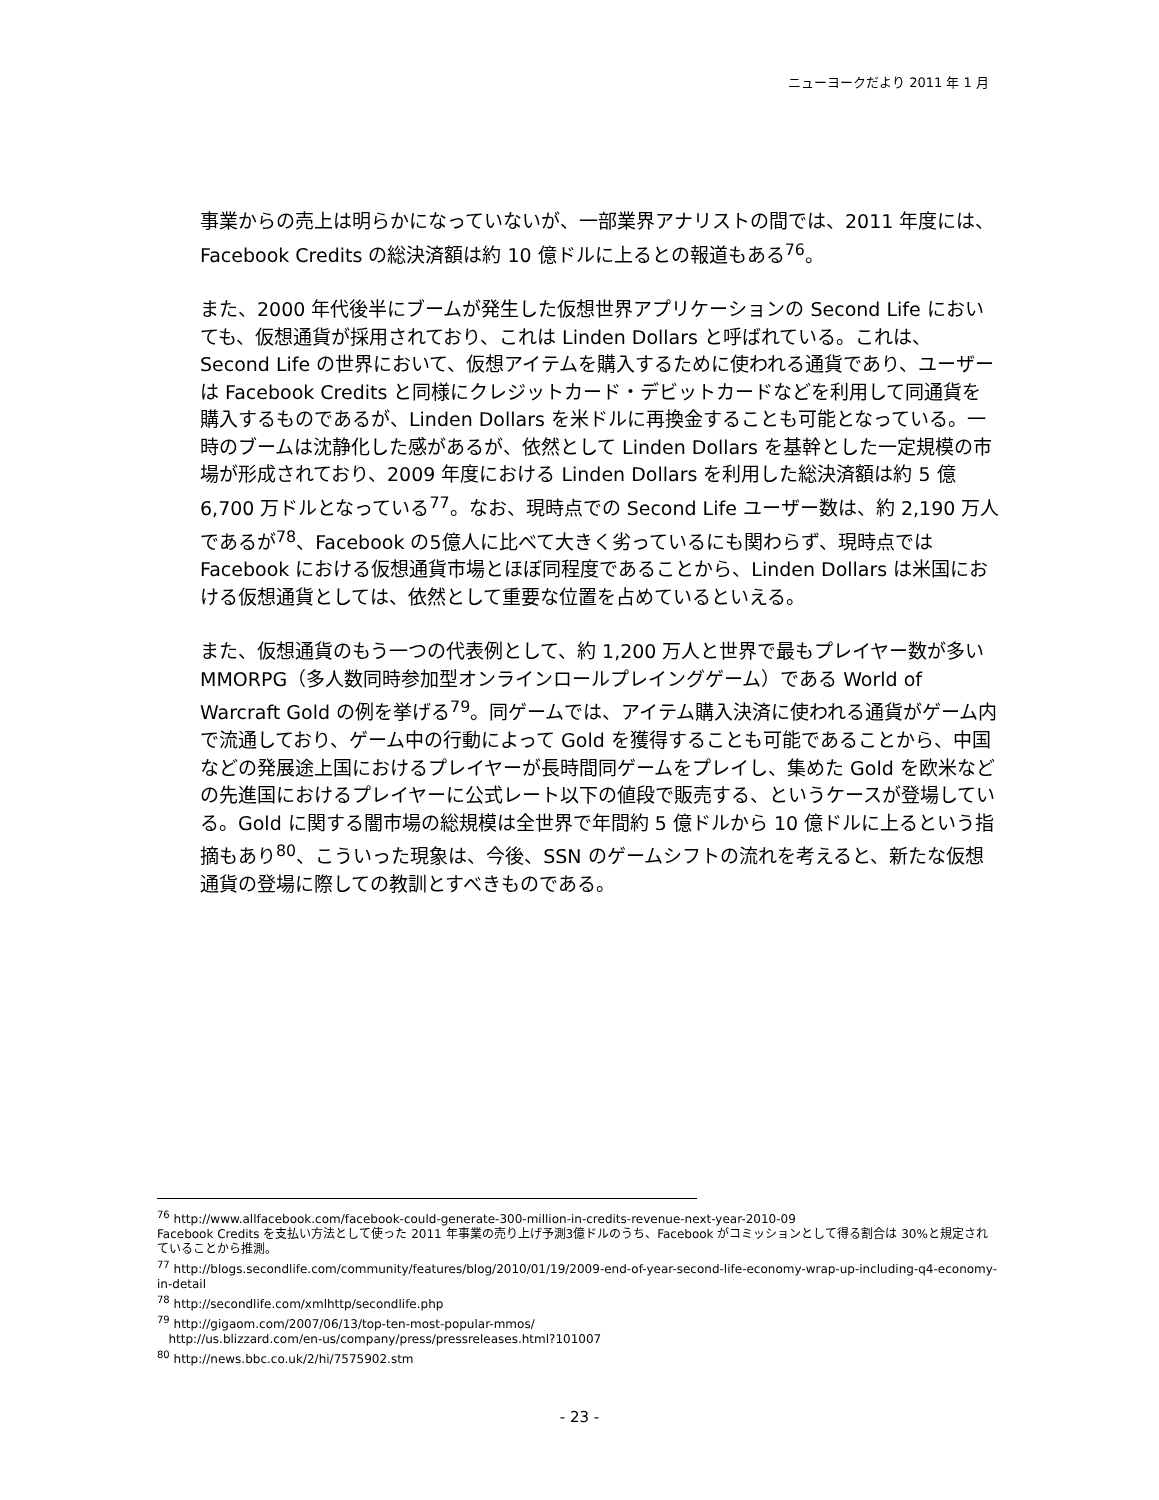ニューヨークだより 2011 年 1 月
事業からの売上は明らかになっていないが、一部業界アナリストの間では、2011 年度には、Facebook Credits の総決済額は約 10 億ドルに上るとの報道もある<sup>76</sup>。
また、2000 年代後半にブームが発生した仮想世界アプリケーションの Second Life においても、仮想通貨が採用されており、これは Linden Dollars と呼ばれている。これは、Second Life の世界において、仮想アイテムを購入するために使われる通貨であり、ユーザーは Facebook Credits と同様にクレジットカード・デビットカードなどを利用して同通貨を購入するものであるが、Linden Dollars を米ドルに再換金することも可能となっている。一時のブームは沈静化した感があるが、依然として Linden Dollars を基幹とした一定規模の市場が形成されており、2009 年度における Linden Dollars を利用した総決済額は約 5 億 6,700 万ドルとなっている<sup>77</sup>。なお、現時点での Second Life ユーザー数は、約 2,190 万人であるが<sup>78</sup>、Facebook の5億人に比べて大きく劣っているにも関わらず、現時点では Facebook における仮想通貨市場とほぼ同程度であることから、Linden Dollars は米国における仮想通貨としては、依然として重要な位置を占めているといえる。
また、仮想通貨のもう一つの代表例として、約 1,200 万人と世界で最もプレイヤー数が多い MMORPG（多人数同時参加型オンラインロールプレイングゲーム）である World of Warcraft Gold の例を挙げる<sup>79</sup>。同ゲームでは、アイテム購入決済に使われる通貨がゲーム内で流通しており、ゲーム中の行動によって Gold を獲得することも可能であることから、中国などの発展途上国におけるプレイヤーが長時間同ゲームをプレイし、集めた Gold を欧米などの先進国におけるプレイヤーに公式レート以下の値段で販売する、というケースが登場している。Gold に関する闇市場の総規模は全世界で年間約 5 億ドルから 10 億ドルに上るという指摘もあり<sup>80</sup>、こういった現象は、今後、SSN のゲームシフトの流れを考えると、新たな仮想通貨の登場に際しての教訓とすべきものである。
<sup>76</sup> http://www.allfacebook.com/facebook-could-generate-300-million-in-credits-revenue-next-year-2010-09
Facebook Credits を支払い方法として使った 2011 年事業の売り上げ予測3億ドルのうち、Facebook がコミッションとして得る割合は 30%と規定されていることから推測。
<sup>77</sup> http://blogs.secondlife.com/community/features/blog/2010/01/19/2009-end-of-year-second-life-economy-wrap-up-including-q4-economy-in-detail
<sup>78</sup> http://secondlife.com/xmlhttp/secondlife.php
<sup>79</sup> http://gigaom.com/2007/06/13/top-ten-most-popular-mmos/
http://us.blizzard.com/en-us/company/press/pressreleases.html?101007
<sup>80</sup> http://news.bbc.co.uk/2/hi/7575902.stm
- 23 -